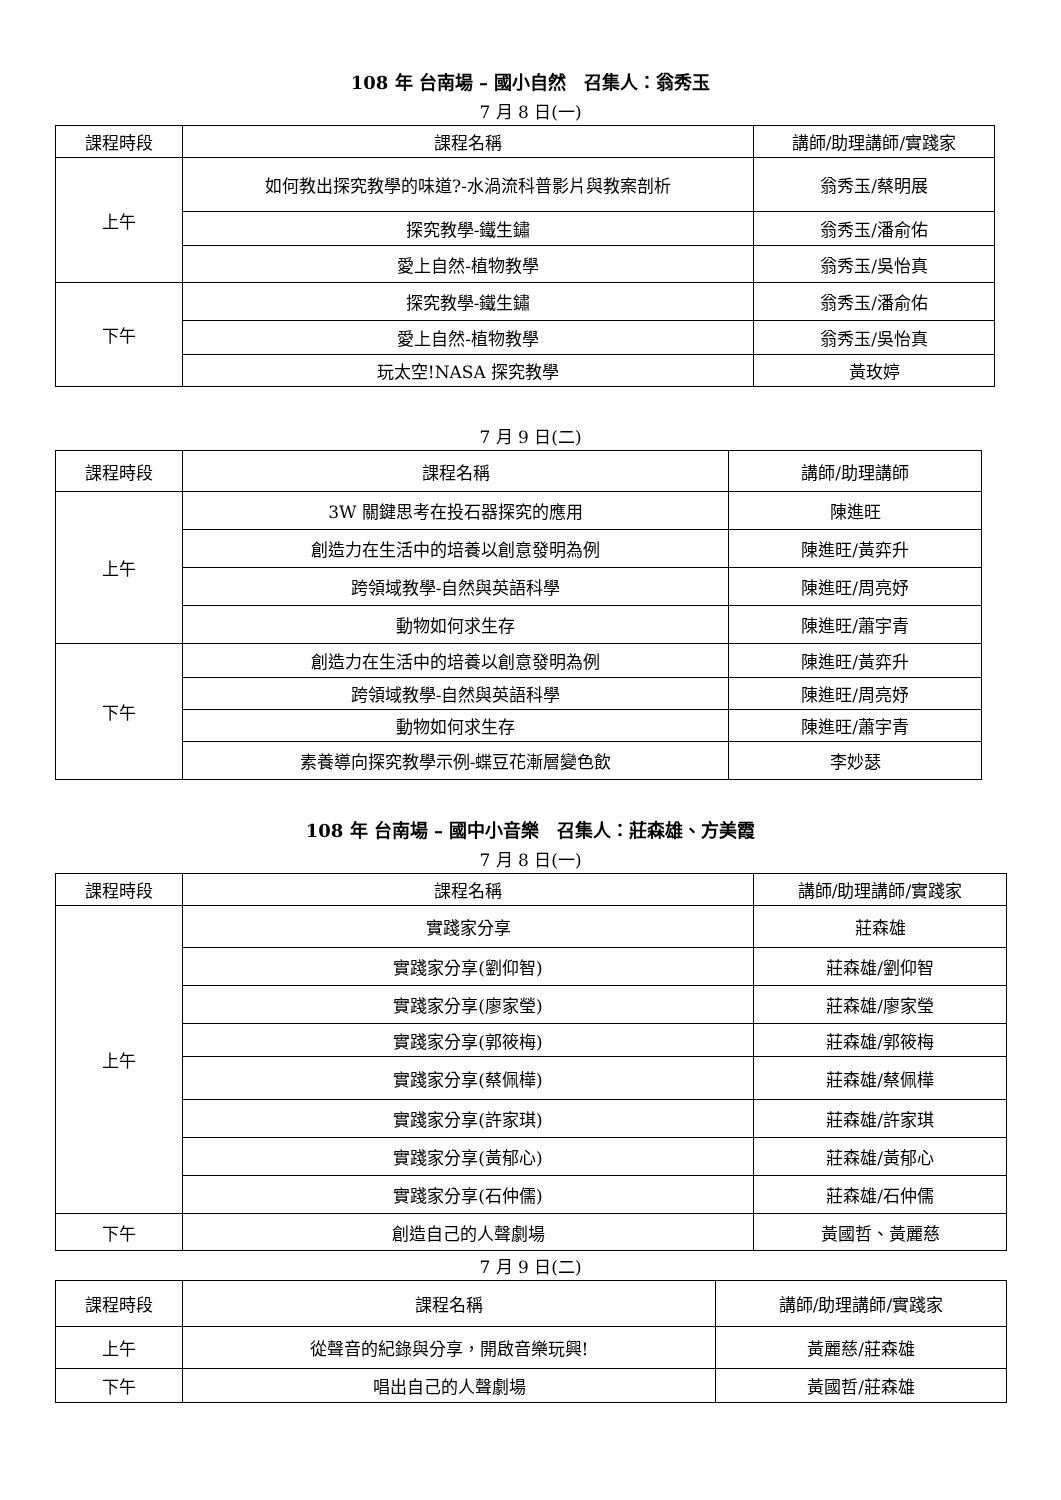108 年 台南場 – 國小自然　召集人：翁秀玉
7 月 8 日(一)
| 課程時段 | 課程名稱 | 講師/助理講師/實踐家 |
| --- | --- | --- |
| 上午 | 如何教出探究教學的味道?-水渦流科普影片與教案剖析 | 翁秀玉/蔡明展 |
| | 探究教學-鐵生鏽 | 翁秀玉/潘俞佑 |
| | 愛上自然-植物教學 | 翁秀玉/吳怡真 |
| 下午 | 探究教學-鐵生鏽 | 翁秀玉/潘俞佑 |
| | 愛上自然-植物教學 | 翁秀玉/吳怡真 |
| | 玩太空!NASA 探究教學 | 黃玫婷 |
7 月 9 日(二)
| 課程時段 | 課程名稱 | 講師/助理講師 |
| --- | --- | --- |
| 上午 | 3W 關鍵思考在投石器探究的應用 | 陳進旺 |
| | 創造力在生活中的培養以創意發明為例 | 陳進旺/黃弈升 |
| | 跨領域教學-自然與英語科學 | 陳進旺/周亮妤 |
| | 動物如何求生存 | 陳進旺/蕭宇青 |
| 下午 | 創造力在生活中的培養以創意發明為例 | 陳進旺/黃弈升 |
| | 跨領域教學-自然與英語科學 | 陳進旺/周亮妤 |
| | 動物如何求生存 | 陳進旺/蕭宇青 |
| | 素養導向探究教學示例-蝶豆花漸層變色飲 | 李妙瑟 |
108 年 台南場 – 國中小音樂　召集人：莊森雄、方美霞
7 月 8 日(一)
| 課程時段 | 課程名稱 | 講師/助理講師/實踐家 |
| --- | --- | --- |
| 上午 | 實踐家分享 | 莊森雄 |
| | 實踐家分享(劉仰智) | 莊森雄/劉仰智 |
| | 實踐家分享(廖家瑩) | 莊森雄/廖家瑩 |
| | 實踐家分享(郭筱梅) | 莊森雄/郭筱梅 |
| | 實踐家分享(蔡佩樺) | 莊森雄/蔡佩樺 |
| | 實踐家分享(許家琪) | 莊森雄/許家琪 |
| | 實踐家分享(黃郁心) | 莊森雄/黃郁心 |
| | 實踐家分享(石仲儒) | 莊森雄/石仲儒 |
| 下午 | 創造自己的人聲劇場 | 黃國哲、黃麗慈 |
7 月 9 日(二)
| 課程時段 | 課程名稱 | 講師/助理講師/實踐家 |
| --- | --- | --- |
| 上午 | 從聲音的紀錄與分享，開啟音樂玩興! | 黃麗慈/莊森雄 |
| 下午 | 唱出自己的人聲劇場 | 黃國哲/莊森雄 |